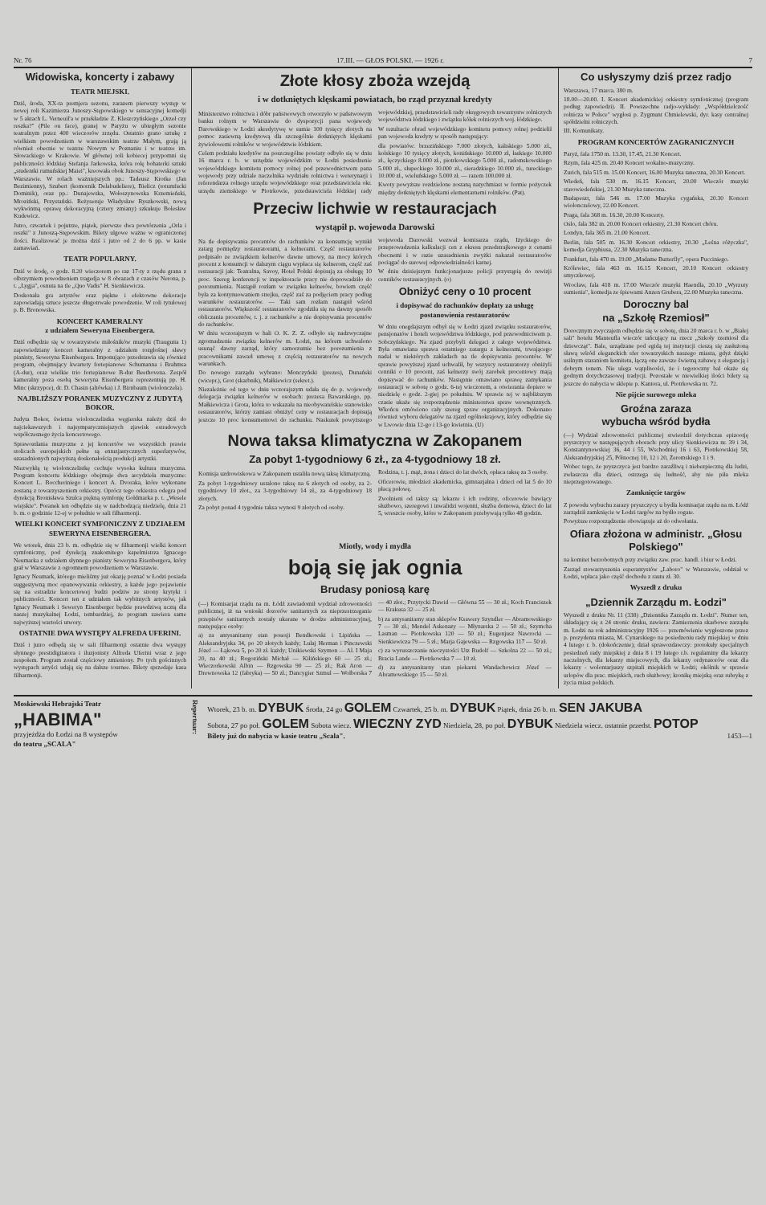Nr. 76 17.III. — GŁOS POLSKI. — 1926 r. 7
Widowiska, koncerty i zabawy
TEATR MIEJSKI.
Dziś, środa, XX-ta premjera sezonu, zarazem pierwszy występ w nowej roli Kazimierza Junoszy-Stępowskiego w sensacyjnej komedji w 5 aktach L. Verneuil'a w przekładzie Z. Kleszczyńskiego „Orzeł czy reszka?" (Pile ou face), granej w Paryżu w ubiegłym sezonie teatralnym przez 400 wieczorów zrzędu. Ostatnio grano sztukę z wielkiem powodzeniem w warszawskim teatrze Małym, grają ją również obecnie w teatrze Nowym w Poznaniu i w teatrze im. Słowackiego w Krakowie. W głównej roli kobiecej przypomni się publiczności łódzkiej Stefanja Jarkowska, która rolę bohaterki sztuki „studentki rumuńskiej Maiei", kreowała obok Junoszy-Stępowskiego w Warszawie. W rolach ważniejszych pp.: Tadeusz Krotke (Jan Bezimienny), Szubert (komornik Delabudeliere), Bielicz (totumfacki Dominik), oraz pp.: Dunajewska, Wołoszynowska Krzemieński, Mroziński, Przystański. Reżyseruje Władysław Ryszkowski, nową wykwintną oprawę dekoracyjną (cztery zmiany) szkukuje Bolesław Kudewicz.
Jutro, czwartek i pojutrze, piątek, pierwsze dwa powtórzenia „Orla i reszki" z Junoszą-Stępowskim. Bilety ulgowe ważne w ograniczonej ilości. Realizować je można dziś i jutro od 2 do 6 pp. w kasie zamawiań.
TEATR POPULARNY.
Dziś w środę, o godz. 8.20 wieczorem po raz 17-ty z rzędu grana z olbrzymiem powodzeniem tragedja w 8 obrazach z czasów Nerona, p. t. „Lygja", osnuta na tle „Quo Vadis" H. Sienkiewicza.
Doskonała gra artystów oraz piękne i efektowne dekoracje zapowiadają sztuce jeszcze długotrwałe powodzenie. W roli tytułowej p. B. Bronowska.
KONCERT KAMERALNY
z udziałem Seweryna Eisenbergera.
Dziś odbędzie się w towarzystwie miłośników muzyki (Traugutta 1) zapowiedziany koncert kameralny z udziałem rozgłośnej sławy pianisty, Seweryna Eisenbergera. Imponująco przedstawia się również program, obejmujący kwartety fortepianowe Schumanna i Brahmsa (A-dur), oraz wielkie trio fortepianowe B-dur Beethovena. Zespół kameralny poza osobą Seweryna Eisenbergera reprezentują pp. H. Minc (skrzypce), dr. D. Chasin (altówka) i J. Birnbaum (wiolonczela).
NAJBLIŻSZY PORANEK MUZYCZNY Z JUDYTĄ BOKOR.
Judyta Bokor, świetna wiolonczelistka węgierska należy dziś do najciekawszych i najsympatyczniejszych zjawisk estradowych współczesnego życia koncertowego.
Sprawozdania muzyczne z jej koncertów we wszystkich prawie stolicach europejskich pełne są entuzjastycznych superlatywów, uzasadnionych najwyższą doskonałością produkcji artystki.
Niezwykłą tę wiolonczelistkę cechuje wysoka kultura muzyczna. Program koncertu łódzkiego obejmuje dwa arcydzieła muzyczne: Koncert L. Boccheriniego i koncert A. Dvoraka, które wykonane zostaną z towarzyszeniem orkiestry. Oprócz tego orkiestra odegra pod dyrekcją Bronisława Szulca piękną symfonję Goldmarka p. t. „Wesele wiejskie". Poranek ten odbędzie się w nadchodzącą niedzielę, dnia 21 b. m. o godzinie 12-ej w południe w sali filharmonji.
WIELKI KONCERT SYMFONICZNY Z UDZIAŁEM SEWERYNA EISENBERGERA.
We wtorek, dnia 23 b. m. odbędzie się w filharmonji wielki koncert symfoniczny, pod dyrekcją znakomitego kapelmistrza Ignacego Neumarka z udziałem słynnego pianisty Seweryna Eisenbergera, który grał w Warszawie z ogromnem powodzeniem w Warszawie.
Ignacy Neumark, którego mieliśmy już okazję poznać w Łodzi posiada suggestywną moc opanowywania orkiestry, a każde jego pojawienie się na estradzie koncertowej budzi podziw ze strony krytyki i publiczności. Koncert ten z udziałem tak wybitnych artystów, jak Ignacy Neumark i Seweryn Eisenberger będzie prawdziwą ucztą dla naszej muzykalnej Łodzi, tembardziej, że program zawiera same najwyższej wartości utwory.
OSTATNIE DWA WYSTĘPY ALFREDA UFERINI.
Dziś i jutro odbędą się w sali filharmonji ostatnie dwa występy słynnego prestidigitatora i iluzjonisty Alfreda Uferini wraz z jego zespołem. Program został częściowy zmieniony. Po tych gościnnych występach artyści udają się na dalsze tournee. Bilety sprzedaje kasa filharmonji.
Złote kłosy zboża wzejdą
i w dotkniętych klęskami powiatach, bo rząd przyznał kredyty
Ministerstwo rolnictwa i dóbr państwowych otworzyło w państwowym banku rolnym w Warszawie do dyspozycji pana wojewody Darowskiego w Łodzi akredytywę w sumie 100 tysięcy złotych na pomoc zasiewną kredytową dla szczególnie dotkniętych klęskami żywiołowemi rolników w województwie łódzkiem.
Celem podziału kredytów na poszczególne powiaty odbyło się w dniu 16 marca r. b. w urzędzie wojewódzkim w Łodzi posiedzenie wojewódzkiego komitetu pomocy rolnej pod przewodnictwem pana wojewody przy udziale naczelnika wydziału rolnictwa i weterynarji i referendarza rolnego urzędu wojewódzkiego oraz przedstawiciela okr. urzędu ziemskiego w Piotrkowie, przedstawiciela łódzkiej rady wojewódzkiej, przedstawicieli rady okręgowych towarzystw rolniczych województwa łódzkiego i związku kółek rolniczych woj. łódzkiego.
W rezultacie obrad wojewódzkiego komitetu pomocy rolnej podzielił pan wojewoda kredyty w sposób następujący:
dla powiatów: brzezińskiego 7.000 złotych, kaliskiego 5.000 zł., kolskiego 10 tysięcy złotych, konińskiego 10.000 zł, łaskiego 10.000 zł., łęczyckiego 8.000 zł., piotrkowskiego 5.000 zł., radomskowskiego 5.000 zł., słupeckiego 10.000 zł., sieradzkiego 10.000 zł., tureckiego 10.000 zł., wieluńskiego 5.000 zł. — razem 100.000 zł.
Kwoty powyższe rozdzielone zostaną natychmiast w formie pożyczek między dotkniętych klęskami elementarnemi rolników. (Pat).
Przeciw lichwie w restauracjach
wystąpił p. wojewoda Darowski
Na tle dopisywania procentów do rachunków za konsumcję wynikł zatarg pomiędzy restauratorami, a kelnerami. Część restauratorów podpisało ze związkiem kelnerów dawne umowy, na mocy których procent z konsumcji w dalszym ciągu wypłaca się kelnerom, część zaś restauracji jak: Teatralna, Savoy, Hotel Polski dopisują za obsługę 10 proc. Szereg konferencji w inspektoracie pracy nie doprowadziło do porozumienia. Nastąpił rozłam w związku kelnerów, bowiem część była za kontynuowaniem strejku, część zaś za podjęciem pracy podług warunków restauratorów. — Taki sam rozłam nastąpił wśród restauratorów. Większość restauratorów zgodziła się na dawny sposób obliczania procentów, t. j. z rachunków a nie dopisywania procentów do rachunków.
W dniu wczorajszym w hali O. K. Z. Z. odbyło się nadzwyczajne zgromadzenie związku kelnerów m. Łodzi, na którem uchwalono usunąć dawny zarząd, który samorzutnie bez porozumienia z pracownikami zawarł umowę z częścią restauratorów na nowych warunkach.
Do nowego zarządu wybrano: Monczyński (prezes), Dunański (wicepr.), Grot (skarbnik), Małkiewicz (sekret.).
Niezależnie od tego w dniu wczorajszym udała się do p. wojewody delegacja związku kelnerów w osobach: prezesa Bawarskiego, pp. Małkiewicza i Grota, która to wskazała na nieobywatelskie stanowisko restauratorów, którzy zamiast obniżyć ceny w restauracjach dopisują jeszcze 10 proc konsumentowi do rachunku. Naskutek powyższego wojewoda Darowski wezwał komisarza rządu, Iżyckiego do przeprowadzenia kalkulacji cen z okresu przedstrajkowego z cenami obecnemi i w razie uzasadnienia zwyżki nakazał restauratorów pociągać do surowej odpowiedzialności karnej.
W dniu dzisiejszym funkcjonarjusze policji przystąpią do rewizji cenników restauracyjnych. (o)
Obniżyć ceny o 10 procent
i dopisywać do rachunków dopłaty za usługę postanowienia restauratorów
W dniu onegdajszym odbył się w Łodzi zjazd związku restauratorów, pensjonatów i hoteli województwa łódzkiego, pod przewodnictwem p. Sobczyńskiego. Na zjazd przybyli delegaci z całego województwa. Była omawiana sprawa ostatniego zatargu z kelnerami, trwającego nadal w niektórych zakładach na tle dopisywania procentów. W sprawie powyższej zjazd uchwalił, by wszyscy restauratorzy obniżyli cenniki o 10 procent, zaś kelnerzy swój zarobek procentowy mają dopisywać do rachunków. Następnie omawiano sprawę zamykania restauracji w sobotę o godz. 6-tej wieczorem, a otwierania dopiero w niedzielę o godz. 2-giej po południu. W sprawie tej w najbliższym czasie ukaże się rozporządzenie ministerstwa spraw wewnętrznych. Wkońcu omówiono cały szereg spraw organizacyjnych. Dokonano również wyboru delegatów na zjazd ogólnokrajowy, który odbędzie się w Lwowie dnia 12-go i 13-go kwietnia. (U)
Nowa taksa klimatyczna w Zakopanem
Za pobyt 1-tygodniowy 6 zł., za 4-tygodniowy 18 zł.
Komisja uzdrowiskowa w Zakopanem ustaliła nową taksę klimatyczną.
Za pobyt 1-tygodniowy ustalono taksę na 6 złotych od osoby, za 2-tygodniowy 10 złot., za 3-tygodniowy 14 zł., za 4-tygodniowy 18 złotych.
Za pobyt ponad 4 tygodnie taksa wynosi 9 złotych od osoby.
Rodzina, t. j. mąż, żona i dzieci do lat dwóch, opłaca taksę za 3 osoby.
Oficerowie, młodzież akademicka, gimnazjalna i dzieci od lat 5 do 10 płacą połowę.
Zwolnieni od taksy są: lekarze i ich rodziny, oficerowie bawiący służbowo, szeregowi i inwalidzi wojenni, służba domowa, dzieci do lat 5, wreszcie osoby, które w Zakopanem przebywają tylko 48 godzin.
Miotły, wody i mydła
boją się jak ognia
Brudasy poniosą karę
(—) Komisarjat rządu na m. Łódź zawiadomił wydział zdrowotności publicznej, iż na wnioski dozorów sanitarnych za nieprzestrzeganie przepisów sanitarnych zostały ukarane w drodze administracyjnej, następujące osoby:
a) za antysanitarny stan posesji Bendkowski i Lipińska — Aleksandryjska 34, po 20 złotych każdy; Lulaj Herman i Pinczewski Józef — Łąkowa 5, po 20 zł. każdy; Unikiewski Szymon — Al. I Maja 20, na 40 zł.; Rogoziński Michał — Kilińskiego 60 — 25 zł.; Wieczorkowski Albin — Rzgowska 90 — 25 zł.; Rak Aron — Drewnowska 12 (fabryka) — 50 zł.; Dancygier Szmul — Wolborska 7 — 40 złot.; Przytycki Dawid — Główna 55 — 30 zł.; Koch Franciszek — Krakusa 32 — 25 zł.
b) za antysanitarny stan sklepów Ksawery Szyndler — Abramowskiego 7 — 30 zł.; Mendel Askenazy — Młynarska 2 — 50 zł.; Szymcha Lasman — Piotrkowska 120 — 50 zł.; Eugenjusz Nawrocki — Sienkiewicza 79 — 5 zł.; Marja Gajewska — Rzgowska 117 — 50 zł.
c) za wyrusszczanie nieczystości Utz Rudolf — Szkolna 22 — 50 zł.; Bracia Lande — Piotrkowska 7 — 10 zł.
d) za antysanitarny stan piekarni Wandachowicz Józef — Abramowskiego 15 — 50 zł.
Co usłyszymy dziś przez radjo
Warszawa, 17 marca. 380 m.
18.00—20.00. I. Koncert akademickiej orkiestry symfonicznej (program podług zapowiedzi). II. Powszechne radjo-wykłady: „Współdzielczość rolnicza w Polsce" wygłosi p. Zygmunt Chmielewski, dyr. kasy centralnej spółdzielni rolniczych.
III. Komunikaty.
PROGRAM KONCERTÓW ZAGRANICZNYCH
Paryż, fala 1750 m. 13.30, 17.45, 21.30 Koncert.
Rzym, fala 425 m. 20.40 Koncert wokalno-muzyczny.
Zurich, fala 515 m. 15.00 Koncert, 16.00 Muzyka taneczna, 20.30 Koncert.
Wiedeń, fala 530 m. 16.15 Koncert, 20.00 Wieczór muzyki starowiedeńskiej, 21.30 Muzyka taneczna.
Budapeszt, fala 546 m. 17.00 Muzyka cygańska, 20.30 Koncert wiolonczelowy, 22.00 Koncert.
Praga, fala 368 m. 16.30, 20.00 Koncerty.
Oslo, fala 382 m. 20.00 Koncert orkiestry, 21.30 Koncert chóru.
Londyn, fala 365 m. 21.00 Koncert.
Berlin, fala 505 m. 16.30 Koncert orkiestry, 20.30 „Leśna różyczka", komedja Gryphiusa, 22.30 Muzyka taneczna.
Frankfurt, fala 470 m. 19.00 „Madame Butterfly", opera Pucciniego.
Królewiec, fala 463 m. 16.15 Koncert, 20.10 Koncert orkiestry smyczkowej.
Wrocław, fala 418 m. 17.00 Wieczór muzyki Haendla, 20.10 „Wyrzuty sumienia", komedja ze śpiewami Anzen Grubera, 22.00 Muzyka taneczna.
Doroczny bal
na „Szkołę Rzemiosł"
Dorocznym zwyczajem odbędzie się w sobotę, dnia 20 marca r. b. w „Białej sali" hotelu Manteufla wieczór tańcujący na rzecz „Szkoły rzemiosł dla dziewcząt". Bale, urządzane pod egidą tej instytucji cieszą się zasłużoną sławą wśród eleganckich sfer towarzyskich naszego miasta, gdyż dzięki usilnym staraniom komitetu, łączą one zawsze świetną zabawę z elegancją i dobrym tonem. Nie ulega wątpliwości, że i tegoroczny bal okaże się godnym dotychczasowej tradycji. Pozostałe w niewielkiej ilości bilety są jeszcze do nabycia w sklepie p. Kantora, ul. Piotrkowska nr. 72.
Nie pijcie surowego mleka
Groźna zaraza
wybucha wśród bydła
(—) Wydział zdrowotności publicznej stwierdził dotychczas epizootję pryszczycy w następujących oborach: przy ulicy Sienkiewicza nr. 39 i 34, Konstantynowskiej 36, 44 i 55, Wschodniej 16 i 63, Piotrkowskiej 58, Aleksandryjskiej 25, Północnej 10, 12 i 20, Żeromskiego 1 i 9.
Wobec tego, że pryszczyca jest bardzo zaraźliwą i niebezpieczną dla ludzi, zwłaszcza dla dzieci, ostrzega się ludność, aby nie piła mleka nieprzegotowanego.
Zamknięcie targów
Z powodu wybuchu zarazy pryszczycy u bydła komisarjat rządu na m. Łódź zarządził zamknięcie w Łodzi targów na bydło rogate.
Powyższe rozporządzenie obowiązuje aż do odwołania.
Ofiara złożona w administr. „Głosu Polskiego"
na komitet bezrobotnych przy związku zaw. prac. handl. i biur w Łodzi.
Zarząd stowarzyszenia esperantystów „Laboro" w Warszawie, oddział w Łodzi, wpłaca jako część dochodu z rautu zł. 30.
Wyszedł z druku
„Dziennik Zarządu m. Łodzi"
Wyszedł z druku Nr. 11 (338) „Dziennika Zarządu m. Łodzi". Numer ten, składający się z 24 stronic druku, zawiera: Zamierzenia skarbowe zarządu m. Łodzi na rok administracyjny 1926 — przemówienie wygłoszone przez p. prezydenta miasta, M. Cynarskiego na posiedzeniu rady miejskiej w dniu 4 lutego r. b. (dokończenie); dział sprawozdawczy: protokuły specjalnych posiedzeń rady miejskiej z dnia 8 i 19 lutego r.b. regulaminy dla lekarzy naczelnych, dla lekarzy miejscowych, dla lekarzy ordynatorów oraz dla lekarzy - wolontarjuszy szpitali miejskich w Łodzi; okólnik w sprawie urlopów dla prac. miejskich, ruch służbowy; kronikę miejską oraz rubrykę z życia miast polskich.
Moskiewski Hebrajski Teatr
„HABIMA"
przyjeżdża do Łodzi na 8 występów
do teatru „SCALA"
Repertuar:
Wtorek, 23 b. m. DYBUK Środa, 24 go GOLEM Czwartek, 25 b. m. DYBUK Piątek, dnia 26 b. m. SEN JAKUBA
Sobota, 27 po poł. GOLEM Sobota wiecz. WIECZNY ZYD Niedziela, 28, po poł. DYBUK Niedziela wiecz. ostatnie przedst. POTOP
Bilety już do nabycia w kasie teatru „Scala". 1453—1